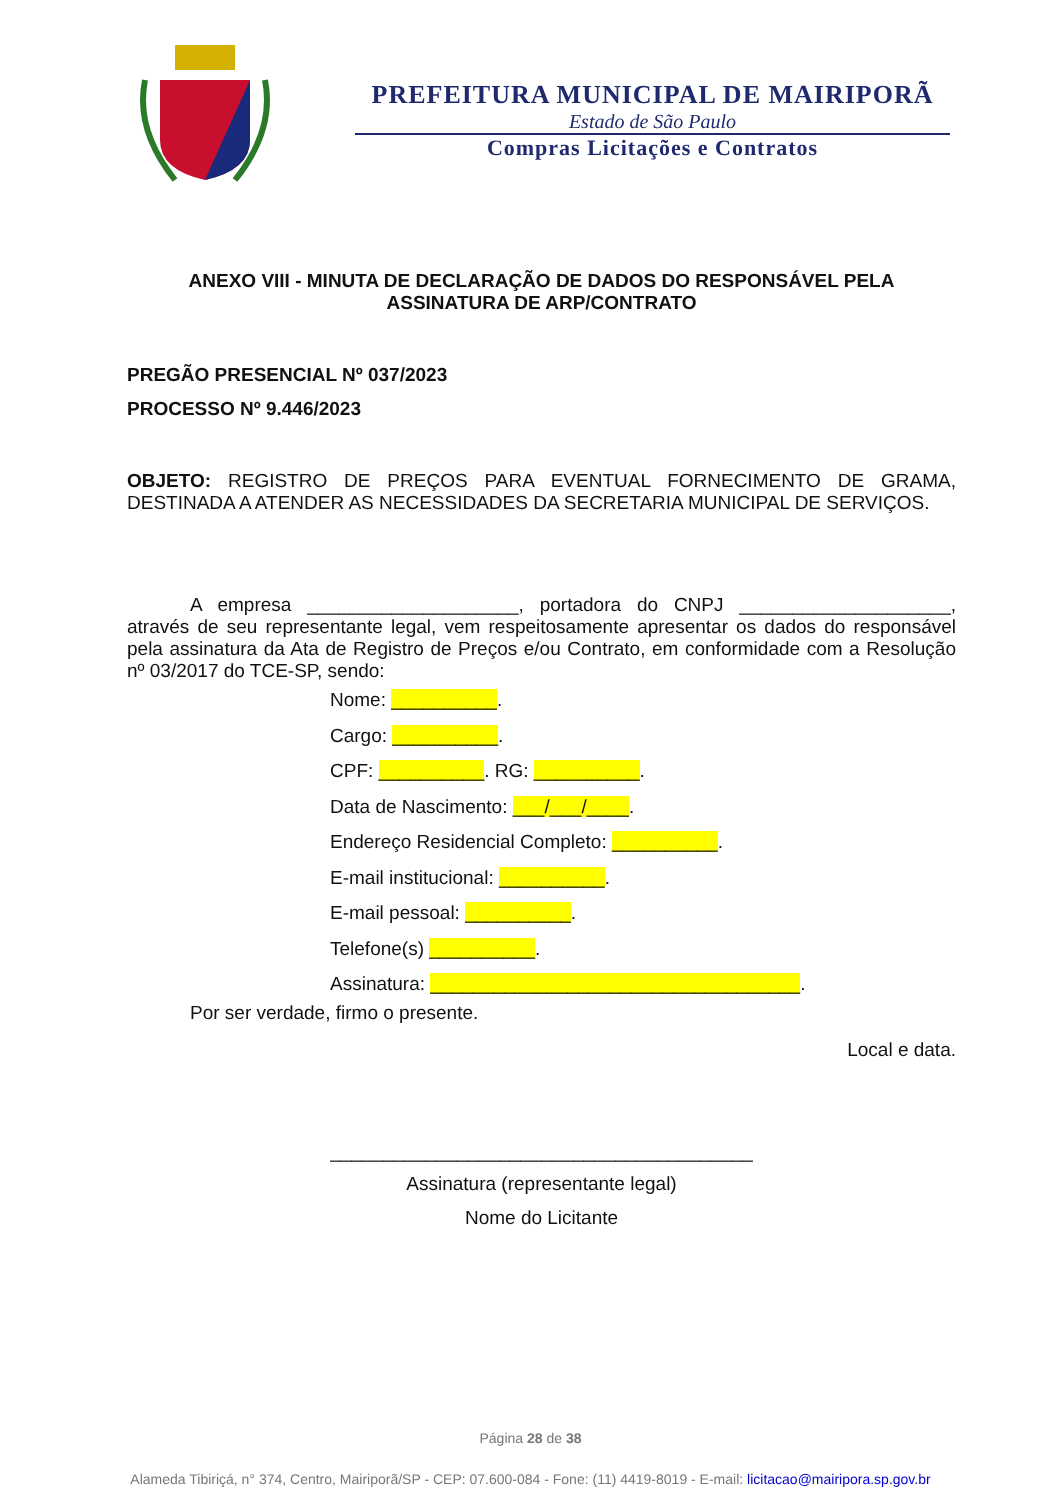PREFEITURA MUNICIPAL DE MAIRIPORÃ
Estado de São Paulo
Compras Licitações e Contratos
ANEXO VIII - MINUTA DE DECLARAÇÃO DE DADOS DO RESPONSÁVEL PELA ASSINATURA DE ARP/CONTRATO
PREGÃO PRESENCIAL Nº 037/2023
PROCESSO Nº 9.446/2023
OBJETO: REGISTRO DE PREÇOS PARA EVENTUAL FORNECIMENTO DE GRAMA, DESTINADA A ATENDER AS NECESSIDADES DA SECRETARIA MUNICIPAL DE SERVIÇOS.
A empresa ____________________, portadora do CNPJ ____________________, através de seu representante legal, vem respeitosamente apresentar os dados do responsável pela assinatura da Ata de Registro de Preços e/ou Contrato, em conformidade com a Resolução nº 03/2017 do TCE-SP, sendo:
Nome: __________.
Cargo: __________.
CPF: __________. RG: __________.
Data de Nascimento: ___/___/____.
Endereço Residencial Completo: __________.
E-mail institucional: __________.
E-mail pessoal: __________.
Telefone(s) __________.
Assinatura: ___________________________________.
Por ser verdade, firmo o presente.
Local e data.
________________________________________
Assinatura (representante legal)
Nome do Licitante
Página 28 de 38
Alameda Tibiriçá, n° 374, Centro, Mairiporã/SP - CEP: 07.600-084 - Fone: (11) 4419-8019 - E-mail: licitacao@mairipora.sp.gov.br